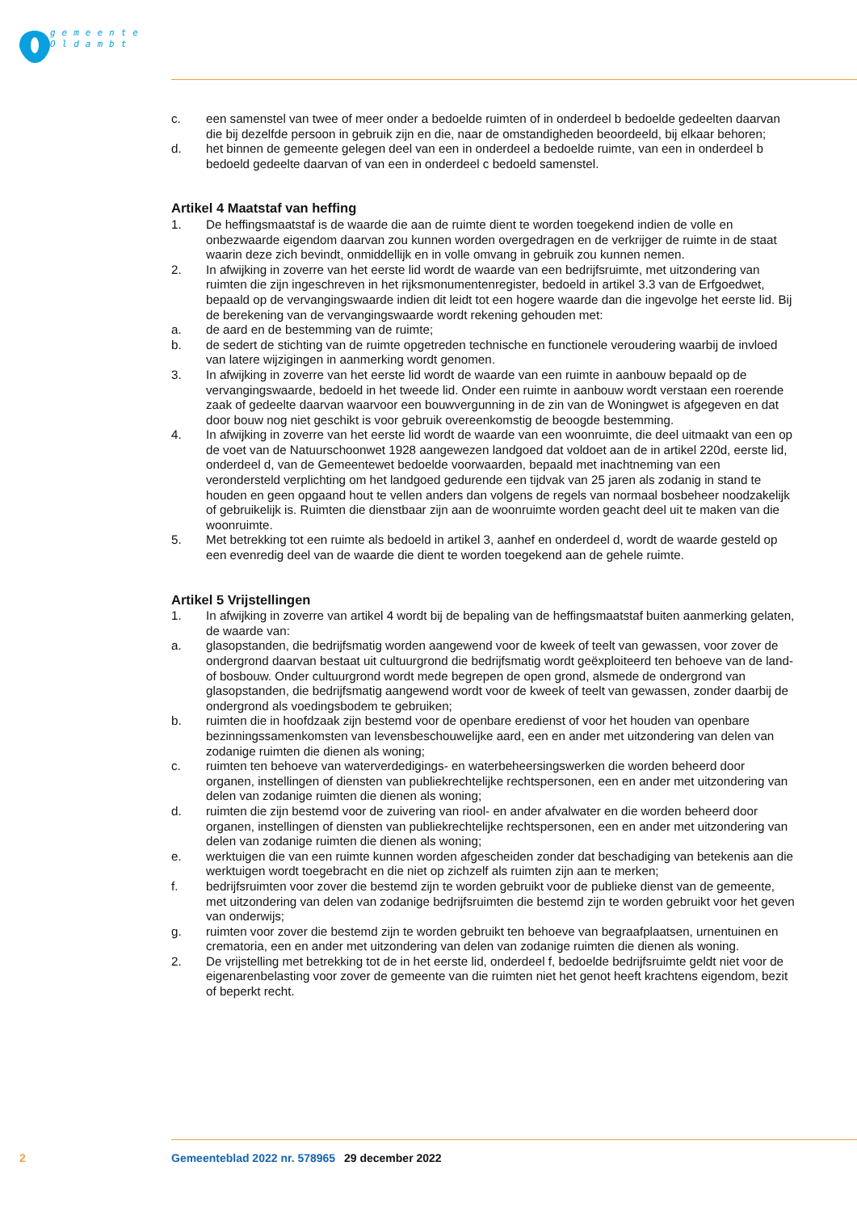gemeente
Oldambt
c. een samenstel van twee of meer onder a bedoelde ruimten of in onderdeel b bedoelde gedeelten daarvan die bij dezelfde persoon in gebruik zijn en die, naar de omstandigheden beoordeeld, bij elkaar behoren;
d. het binnen de gemeente gelegen deel van een in onderdeel a bedoelde ruimte, van een in onderdeel b bedoeld gedeelte daarvan of van een in onderdeel c bedoeld samenstel.
Artikel 4 Maatstaf van heffing
1. De heffingsmaatstaf is de waarde die aan de ruimte dient te worden toegekend indien de volle en onbezwaarde eigendom daarvan zou kunnen worden overgedragen en de verkrijger de ruimte in de staat waarin deze zich bevindt, onmiddellijk en in volle omvang in gebruik zou kunnen nemen.
2. In afwijking in zoverre van het eerste lid wordt de waarde van een bedrijfsruimte, met uitzondering van ruimten die zijn ingeschreven in het rijksmonumentenregister, bedoeld in artikel 3.3 van de Erfgoedwet, bepaald op de vervangingswaarde indien dit leidt tot een hogere waarde dan die ingevolge het eerste lid. Bij de berekening van de vervangingswaarde wordt rekening gehouden met:
a. de aard en de bestemming van de ruimte;
b. de sedert de stichting van de ruimte opgetreden technische en functionele veroudering waarbij de invloed van latere wijzigingen in aanmerking wordt genomen.
3. In afwijking in zoverre van het eerste lid wordt de waarde van een ruimte in aanbouw bepaald op de vervangingswaarde, bedoeld in het tweede lid. Onder een ruimte in aanbouw wordt verstaan een roerende zaak of gedeelte daarvan waarvoor een bouwvergunning in de zin van de Woningwet is afgegeven en dat door bouw nog niet geschikt is voor gebruik overeenkomstig de beoogde bestemming.
4. In afwijking in zoverre van het eerste lid wordt de waarde van een woonruimte, die deel uitmaakt van een op de voet van de Natuurschoonwet 1928 aangewezen landgoed dat voldoet aan de in artikel 220d, eerste lid, onderdeel d, van de Gemeentewet bedoelde voorwaarden, bepaald met inachtneming van een verondersteld verplichting om het landgoed gedurende een tijdvak van 25 jaren als zodanig in stand te houden en geen opgaand hout te vellen anders dan volgens de regels van normaal bosbeheer noodzakelijk of gebruikelijk is. Ruimten die dienstbaar zijn aan de woonruimte worden geacht deel uit te maken van die woonruimte.
5. Met betrekking tot een ruimte als bedoeld in artikel 3, aanhef en onderdeel d, wordt de waarde gesteld op een evenredig deel van de waarde die dient te worden toegekend aan de gehele ruimte.
Artikel 5 Vrijstellingen
1. In afwijking in zoverre van artikel 4 wordt bij de bepaling van de heffingsmaatstaf buiten aanmerking gelaten, de waarde van:
a. glasopstanden, die bedrijfsmatig worden aangewend voor de kweek of teelt van gewassen, voor zover de ondergrond daarvan bestaat uit cultuurgrond die bedrijfsmatig wordt geëxploiteerd ten behoeve van de land- of bosbouw. Onder cultuurgrond wordt mede begrepen de open grond, alsmede de ondergrond van glasopstanden, die bedrijfsmatig aangewend wordt voor de kweek of teelt van gewassen, zonder daarbij de ondergrond als voedingsbodem te gebruiken;
b. ruimten die in hoofdzaak zijn bestemd voor de openbare eredienst of voor het houden van openbare bezinningssamenkomsten van levensbeschouwelijke aard, een en ander met uitzondering van delen van zodanige ruimten die dienen als woning;
c. ruimten ten behoeve van waterverdedigings- en waterbeheersingswerken die worden beheerd door organen, instellingen of diensten van publiekrechtelijke rechtspersonen, een en ander met uitzondering van delen van zodanige ruimten die dienen als woning;
d. ruimten die zijn bestemd voor de zuivering van riool- en ander afvalwater en die worden beheerd door organen, instellingen of diensten van publiekrechtelijke rechtspersonen, een en ander met uitzondering van delen van zodanige ruimten die dienen als woning;
e. werktuigen die van een ruimte kunnen worden afgescheiden zonder dat beschadiging van betekenis aan die werktuigen wordt toegebracht en die niet op zichzelf als ruimten zijn aan te merken;
f. bedrijfsruimten voor zover die bestemd zijn te worden gebruikt voor de publieke dienst van de gemeente, met uitzondering van delen van zodanige bedrijfsruimten die bestemd zijn te worden gebruikt voor het geven van onderwijs;
g. ruimten voor zover die bestemd zijn te worden gebruikt ten behoeve van begraafplaatsen, urnentuinen en crematoria, een en ander met uitzondering van delen van zodanige ruimten die dienen als woning.
2. De vrijstelling met betrekking tot de in het eerste lid, onderdeel f, bedoelde bedrijfsruimte geldt niet voor de eigenarenbelasting voor zover de gemeente van die ruimten niet het genot heeft krachtens eigendom, bezit of beperkt recht.
2 Gemeenteblad 2022 nr. 578965 29 december 2022